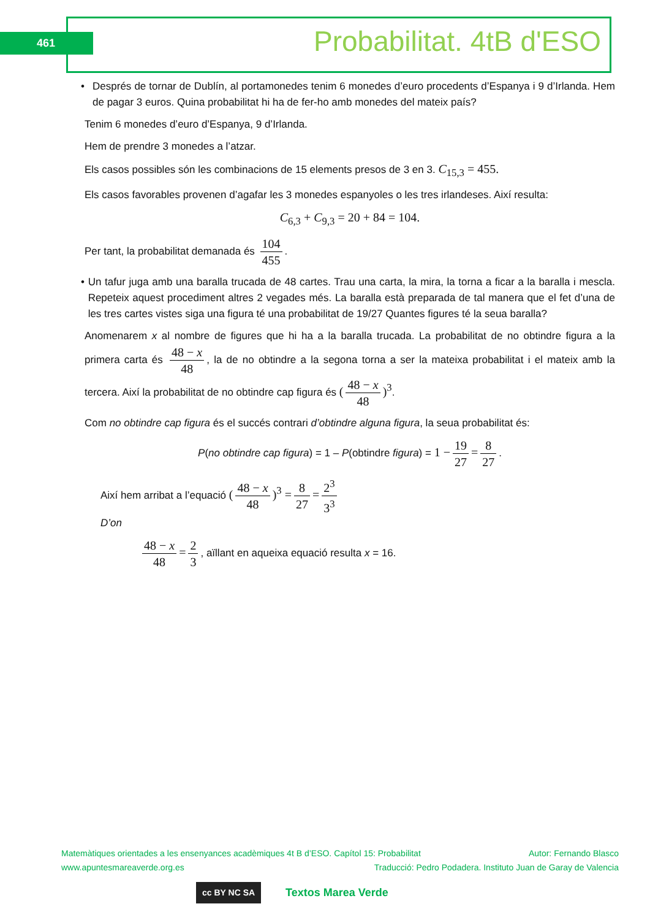461 Probabilitat. 4tB d'ESO
• Després de tornar de Dublín, al portamonedes tenim 6 monedes d’euro procedents d’Espanya i 9 d’Irlanda. Hem de pagar 3 euros. Quina probabilitat hi ha de fer-ho amb monedes del mateix país?
Tenim 6 monedes d’euro d’Espanya, 9 d’Irlanda.
Hem de prendre 3 monedes a l’atzar.
Els casos possibles són les combinacions de 15 elements presos de 3 en 3. C<sub>15,3</sub> = 455.
Els casos favorables provenen d’agafar les 3 monedes espanyoles o les tres irlandeses. Així resulta:
C<sub>6,3</sub> + C<sub>9,3</sub> = 20 + 84 = 104.
Per tant, la probabilitat demanada és 104 455.
• Un tafur juga amb una baralla trucada de 48 cartes. Trau una carta, la mira, la torna a ficar a la baralla i mescla. Repeteix aquest procediment altres 2 vegades més. La baralla està preparada de tal manera que el fet d’una de les tres cartes vistes siga una figura té una probabilitat de 19/27 Quantes figures té la seua baralla?
Anomenarem x al nombre de figures que hi ha a la baralla trucada. La probabilitat de no obtindre figura a la primera carta és 48 − x 48, la de no obtindre a la segona torna a ser la mateixa probabilitat i el mateix amb la tercera. Així la probabilitat de no obtindre cap figura és (48 − x 48)<sup>3</sup>.
Com no obtindre cap figura és el succés contrari d’obtindre alguna figura, la seua probabilitat és:
P(no obtindre cap figura) = 1 – P(obtindre figura) = 1 − 19 27 = 8 27.
Així hem arribat a l’equació (48 − x 48)<sup>3</sup> = 8 27 = 2<sup>3</sup> 3<sup>3</sup>
D’on
48 − x 48 = 2 3, aïllant en aqueixa equació resulta x = 16.
Matemàtiques orientades a les ensenyances acadèmiques 4t B d’ESO. Capítol 15: Probabilitat Autor: Fernando Blasco
www.apuntesmareaverde.org.es Traducció: Pedro Podadera. Instituto Juan de Garay de Valencia
cc BY NC SA Textos Marea Verde